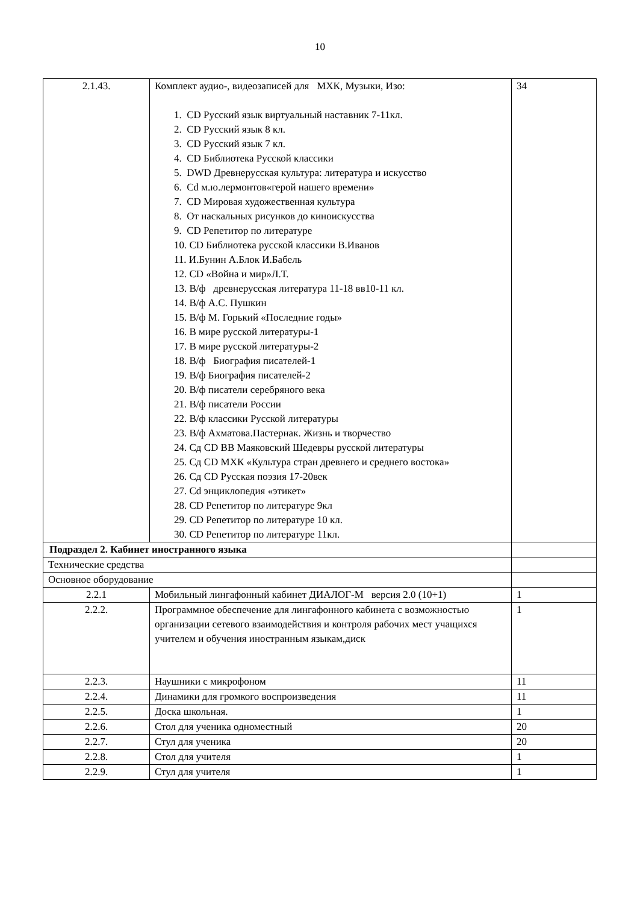10
| 2.1.43. | Комплект аудио-, видеозаписей для МХК, Музыки, Изо: 1. CD Русский язык виртуальный наставник 7-11кл. 2. CD Русский язык 8 кл. 3. CD Русский язык 7 кл. 4. CD Библиотека Русской классики 5. DWD Древнерусская культура: литература и искусство 6. Cd м.ю.лермонтов«герой нашего времени» 7. CD Мировая художественная культура 8. От наскальных рисунков до киноискусства 9. CD Репетитор по литературе 10. CD Библиотека русской классики В.Иванов 11. И.Бунин А.Блок И.Бабель 12. CD «Война и мир»Л.Т. 13. В/ф древнерусская литература 11-18 вв10-11 кл. 14. В/ф А.С. Пушкин 15. В/ф М. Горький «Последние годы» 16. В мире русской литературы-1 17. В мире русской литературы-2 18. В/ф Биография писателей-1 19. В/ф Биография писателей-2 20. В/ф писатели серебряного века 21. В/ф писатели России 22. В/ф классики Русской литературы 23. В/ф Ахматова.Пастернак. Жизнь и творчество 24. Сд CD ВВ Маяковский Шедевры русской литературы 25. Сд CD МХК «Культура стран древнего и среднего востока» 26. Сд CD Русская поэзия 17-20век 27. Cd энциклопедия «этикет» 28. CD Репетитор по литературе 9кл 29. CD Репетитор по литературе 10 кл. 30. CD Репетитор по литературе 11кл. | 34 |
| Подраздел 2. Кабинет иностранного языка | | |
| Технические средства | | |
| Основное оборудование | | |
| 2.2.1 | Мобильный лингафонный кабинет ДИАЛОГ-М версия 2.0 (10+1) | 1 |
| 2.2.2. | Программное обеспечение для лингафонного кабинета с возможностью организации сетевого взаимодействия и контроля рабочих мест учащихся учителем и обучения иностранным языкам,диск | 1 |
| 2.2.3. | Наушники с микрофоном | 11 |
| 2.2.4. | Динамики для громкого воспроизведения | 11 |
| 2.2.5. | Доска школьная. | 1 |
| 2.2.6. | Стол для ученика одноместный | 20 |
| 2.2.7. | Стул для ученика | 20 |
| 2.2.8. | Стол для учителя | 1 |
| 2.2.9. | Стул для учителя | 1 |